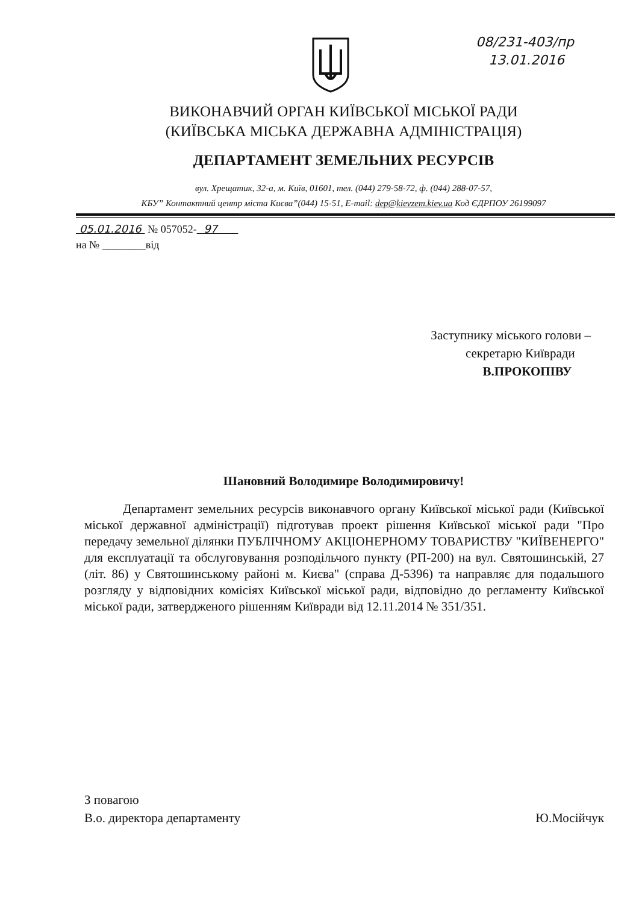08/231-403/пр
13.01.2016
ВИКОНАВЧИЙ ОРГАН КИЇВСЬКОЇ МІСЬКОЇ РАДИ
(КИЇВСЬКА МІСЬКА ДЕРЖАВНА АДМІНІСТРАЦІЯ)
ДЕПАРТАМЕНТ ЗЕМЕЛЬНИХ РЕСУРСІВ
вул. Хрещатик, 32-а, м. Київ, 01601, тел. (044) 279-58-72, ф. (044) 288-07-57,
КБУ” Контактний центр міста Києва”(044) 15-51, E-mail: dep@kievzem.kiev.ua Код ЄДРПОУ 26199097
05.01.2016 № 057052- 97
на № ________від
Заступнику міського голови –
секретарю Київради
В.ПРОКОПІВУ
Шановний Володимире Володимировичу!
Департамент земельних ресурсів виконавчого органу Київської міської ради (Київської міської державної адміністрації) підготував проект рішення Київської міської ради "Про передачу земельної ділянки ПУБЛІЧНОМУ АКЦІОНЕРНОМУ ТОВАРИСТВУ "КИЇВЕНЕРГО" для експлуатації та обслуговування розподільчого пункту (РП-200) на вул. Святошинській, 27 (літ. 86) у Святошинському районі м. Києва" (справа Д-5396) та направляє для подальшого розгляду у відповідних комісіях Київської міської ради, відповідно до регламенту Київської міської ради, затвердженого рішенням Київради від 12.11.2014 № 351/351.
З повагою
В.о. директора департаменту
Ю.Мосійчук